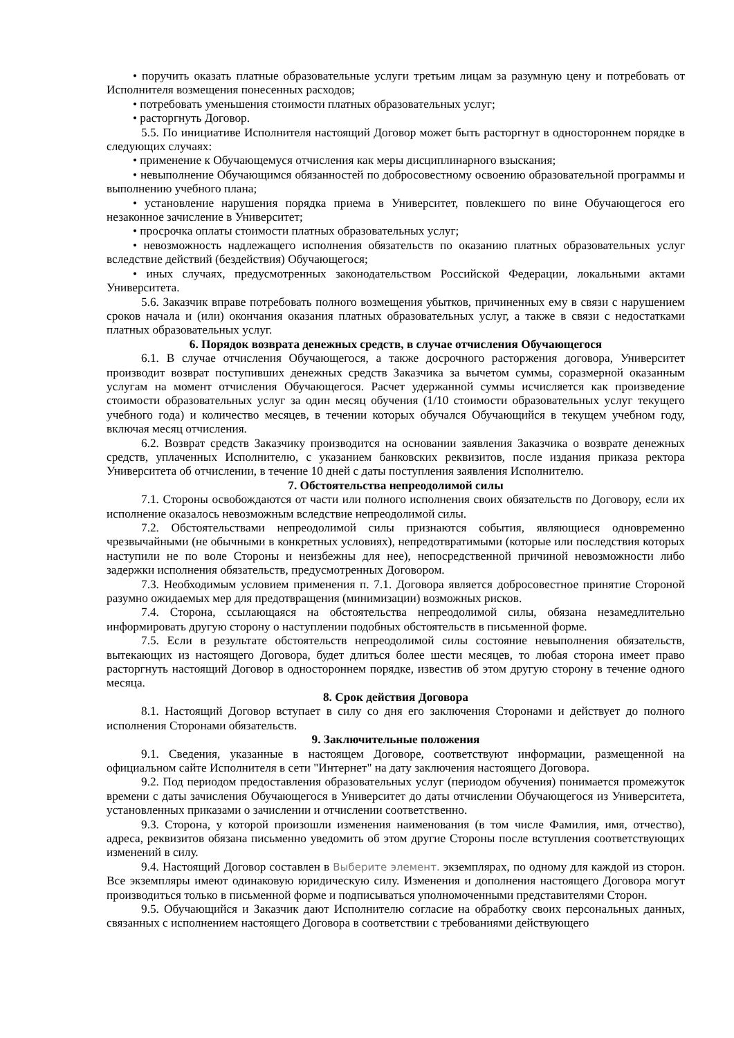• поручить оказать платные образовательные услуги третьим лицам за разумную цену и потребовать от Исполнителя возмещения понесенных расходов;
• потребовать уменьшения стоимости платных образовательных услуг;
• расторгнуть Договор.
5.5. По инициативе Исполнителя настоящий Договор может быть расторгнут в одностороннем порядке в следующих случаях:
• применение к Обучающемуся отчисления как меры дисциплинарного взыскания;
• невыполнение Обучающимся обязанностей по добросовестному освоению образовательной программы и выполнению учебного плана;
• установление нарушения порядка приема в Университет, повлекшего по вине Обучающегося его незаконное зачисление в Университет;
• просрочка оплаты стоимости платных образовательных услуг;
• невозможность надлежащего исполнения обязательств по оказанию платных образовательных услуг вследствие действий (бездействия) Обучающегося;
• иных случаях, предусмотренных законодательством Российской Федерации, локальными актами Университета.
5.6. Заказчик вправе потребовать полного возмещения убытков, причиненных ему в связи с нарушением сроков начала и (или) окончания оказания платных образовательных услуг, а также в связи с недостатками платных образовательных услуг.
6. Порядок возврата денежных средств, в случае отчисления Обучающегося
6.1. В случае отчисления Обучающегося, а также досрочного расторжения договора, Университет производит возврат поступивших денежных средств Заказчика за вычетом суммы, соразмерной оказанным услугам на момент отчисления Обучающегося. Расчет удержанной суммы исчисляется как произведение стоимости образовательных услуг за один месяц обучения (1/10 стоимости образовательных услуг текущего учебного года) и количество месяцев, в течении которых обучался Обучающийся в текущем учебном году, включая месяц отчисления.
6.2. Возврат средств Заказчику производится на основании заявления Заказчика о возврате денежных средств, уплаченных Исполнителю, с указанием банковских реквизитов, после издания приказа ректора Университета об отчислении, в течение 10 дней с даты поступления заявления Исполнителю.
7. Обстоятельства непреодолимой силы
7.1. Стороны освобождаются от части или полного исполнения своих обязательств по Договору, если их исполнение оказалось невозможным вследствие непреодолимой силы.
7.2. Обстоятельствами непреодолимой силы признаются события, являющиеся одновременно чрезвычайными (не обычными в конкретных условиях), непредотвратимыми (которые или последствия которых наступили не по воле Стороны и неизбежны для нее), непосредственной причиной невозможности либо задержки исполнения обязательств, предусмотренных Договором.
7.3. Необходимым условием применения п. 7.1. Договора является добросовестное принятие Стороной разумно ожидаемых мер для предотвращения (минимизации) возможных рисков.
7.4. Сторона, ссылающаяся на обстоятельства непреодолимой силы, обязана незамедлительно информировать другую сторону о наступлении подобных обстоятельств в письменной форме.
7.5. Если в результате обстоятельств непреодолимой силы состояние невыполнения обязательств, вытекающих из настоящего Договора, будет длиться более шести месяцев, то любая сторона имеет право расторгнуть настоящий Договор в одностороннем порядке, известив об этом другую сторону в течение одного месяца.
8. Срок действия Договора
8.1. Настоящий Договор вступает в силу со дня его заключения Сторонами и действует до полного исполнения Сторонами обязательств.
9. Заключительные положения
9.1. Сведения, указанные в настоящем Договоре, соответствуют информации, размещенной на официальном сайте Исполнителя в сети "Интернет" на дату заключения настоящего Договора.
9.2. Под периодом предоставления образовательных услуг (периодом обучения) понимается промежуток времени с даты зачисления Обучающегося в Университет до даты отчислении Обучающегося из Университета, установленных приказами о зачислении и отчислении соответственно.
9.3. Сторона, у которой произошли изменения наименования (в том числе Фамилия, имя, отчество), адреса, реквизитов обязана письменно уведомить об этом другие Стороны после вступления соответствующих изменений в силу.
9.4. Настоящий Договор составлен в Выберите элемент. экземплярах, по одному для каждой из сторон. Все экземпляры имеют одинаковую юридическую силу. Изменения и дополнения настоящего Договора могут производиться только в письменной форме и подписываться уполномоченными представителями Сторон.
9.5. Обучающийся и Заказчик дают Исполнителю согласие на обработку своих персональных данных, связанных с исполнением настоящего Договора в соответствии с требованиями действующего